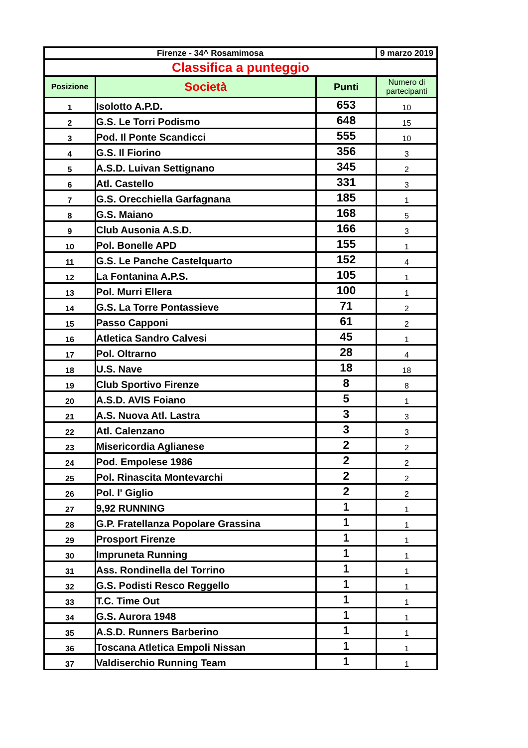| Firenze - 34^ Rosamimosa | | | 9 marzo 2019 |
| Classifica a punteggio | | | |
| Posizione | Società | Punti | Numero di partecipanti |
| 1 | Isolotto A.P.D. | 653 | 10 |
| 2 | G.S. Le Torri Podismo | 648 | 15 |
| 3 | Pod. Il Ponte Scandicci | 555 | 10 |
| 4 | G.S. Il Fiorino | 356 | 3 |
| 5 | A.S.D. Luivan Settignano | 345 | 2 |
| 6 | Atl. Castello | 331 | 3 |
| 7 | G.S. Orecchiella Garfagnana | 185 | 1 |
| 8 | G.S. Maiano | 168 | 5 |
| 9 | Club Ausonia A.S.D. | 166 | 3 |
| 10 | Pol. Bonelle APD | 155 | 1 |
| 11 | G.S. Le Panche Castelquarto | 152 | 4 |
| 12 | La Fontanina A.P.S. | 105 | 1 |
| 13 | Pol. Murri Ellera | 100 | 1 |
| 14 | G.S. La Torre Pontassieve | 71 | 2 |
| 15 | Passo Capponi | 61 | 2 |
| 16 | Atletica Sandro Calvesi | 45 | 1 |
| 17 | Pol. Oltrarno | 28 | 4 |
| 18 | U.S. Nave | 18 | 18 |
| 19 | Club Sportivo Firenze | 8 | 8 |
| 20 | A.S.D. AVIS Foiano | 5 | 1 |
| 21 | A.S. Nuova Atl. Lastra | 3 | 3 |
| 22 | Atl. Calenzano | 3 | 3 |
| 23 | Misericordia Aglianese | 2 | 2 |
| 24 | Pod. Empolese 1986 | 2 | 2 |
| 25 | Pol. Rinascita Montevarchi | 2 | 2 |
| 26 | Pol. I' Giglio | 2 | 2 |
| 27 | 9,92 RUNNING | 1 | 1 |
| 28 | G.P. Fratellanza Popolare Grassina | 1 | 1 |
| 29 | Prosport Firenze | 1 | 1 |
| 30 | Impruneta Running | 1 | 1 |
| 31 | Ass. Rondinella del Torrino | 1 | 1 |
| 32 | G.S. Podisti Resco Reggello | 1 | 1 |
| 33 | T.C. Time Out | 1 | 1 |
| 34 | G.S. Aurora 1948 | 1 | 1 |
| 35 | A.S.D. Runners Barberino | 1 | 1 |
| 36 | Toscana Atletica Empoli Nissan | 1 | 1 |
| 37 | Valdiserchio Running Team | 1 | 1 |